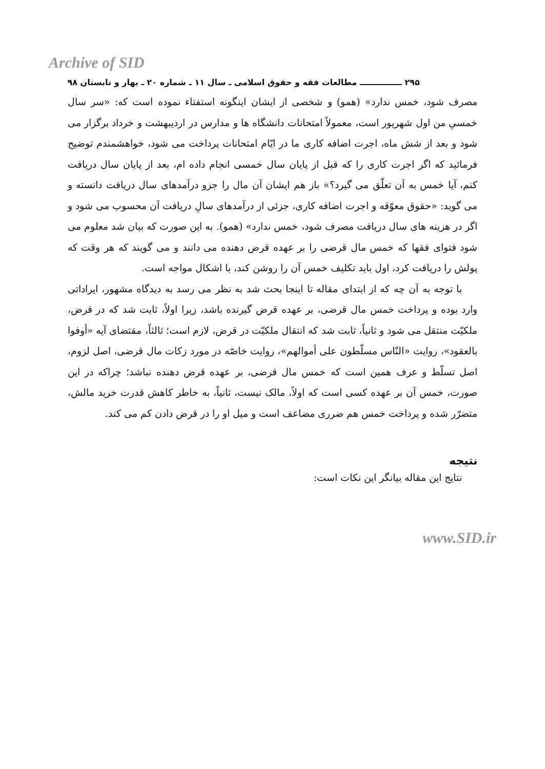Archive of SID
۲۹۵ ـــــــــــــــ مطالعات فقه و حقوق اسلامی ـ سال ۱۱ ـ شماره ۲۰ ـ بهار و تابستان ۹۸
مصرف شود، خمس ندارد» (همو) و شخصی از ایشان اینگونه استفتاء نموده است که: «سر سال خمسیِ من اول شهریور است، معمولاً امتحانات دانشگاه ها و مدارس در اردیبهشت و خرداد برگزار می شود و بعد از شش ماه، اجرت اضافه کاری ما در ایّام امتحانات پرداخت می شود، خواهشمندم توضیح فرمائید که اگر اجرت کاری را که قبل از پایان سال خمسی انجام داده ام، بعد از پایان سال دریافت کنم، آیا خمس به آن تعلّق می گیرد؟» باز هم ایشان آن مال را جزو درآمدهای سال دریافت دانسته و می گوید: «حقوق معوّقه و اجرت اضافه کاری، جزئی از درآمدهای سالِ دریافت آن محسوب می شود و اگر در هزینه های سال دریافت مصرف شود، خمس ندارد» (همو). به این صورت که بیان شد معلوم می شود فتوای فقها که خمس مال قرضی را بر عهده قرض دهنده می دانند و می گویند که هر وقت که پولش را دریافت کرد، اول باید تکلیف خمس آن را روشن کند، با اشکال مواجه است.
با توجه به آن چه که از ابتدای مقاله تا اینجا بحث شد به نظر می رسد به دیدگاه مشهور، ایراداتی وارد بوده و پرداخت خمس مال قرضی، بر عهده قرض گیرنده باشد، زیرا اولاً، ثابت شد که در قرض، ملکیّت منتقل می شود و ثانیاً، ثابت شد که انتقال ملکیّت در قرض، لازم است؛ ثالثاً، مقتضای آیه «أوفوا بالعقود»، روایت «النّاس مسلّطون علی أموالهم»، روایت خاصّه در مورد زکات مال قرضی، اصل لزوم، اصل تسلّط و عرف همین است که خمس مال قرضی، بر عهده قرض دهنده نباشد؛ چراکه در این صورت، خمس آن بر عهده کسی است که اولاً، مالک نیست، ثانیاً، به خاطر کاهش قدرت خرید مالش، متضرّر شده و پرداخت خمس هم ضرری مضاعف است و میل او را در قرض دادن کم می کند.
نتیجه
نتایج این مقاله بیانگر این نکات است:
www.SID.ir